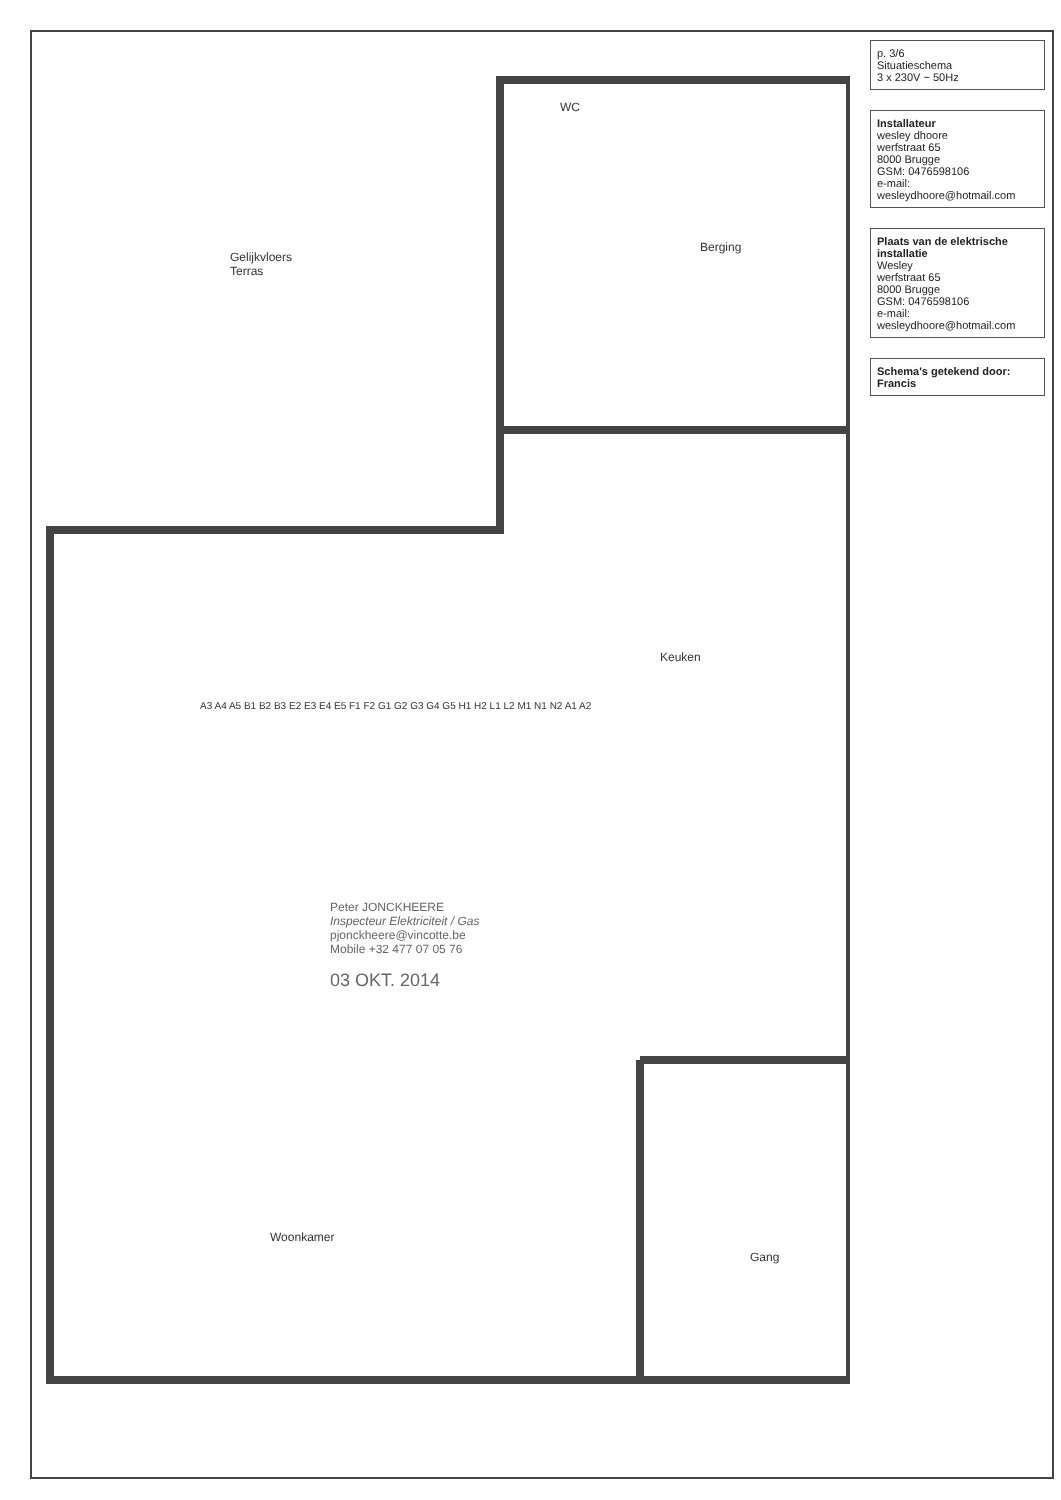p. 3/6
Situatieschema
3 x 230V ~ 50Hz
Installateur
wesley dhoore
werfstraat 65
8000 Brugge
GSM: 0476598106
e-mail: wesleydhoore@hotmail.com
Plaats van de elektrische installatie
Wesley
werfstraat 65
8000 Brugge
GSM: 0476598106
e-mail: wesleydhoore@hotmail.com
Schema's getekend door: Francis
Gelijkvloers
Terras
WC
Berging
Keuken
Woonkamer
Gang
A3 A4 A5 B1 B2 B3 E2 E3 E4 E5 F1 F2 G1 G2 G3 G4 G5 H1 H2 L1 L2 M1 N1 N2 A1 A2
Peter JONCKHEERE
Inspecteur Elektriciteit / Gas
pjonckheere@vincotte.be
Mobile +32 477 07 05 76
03 OKT. 2014